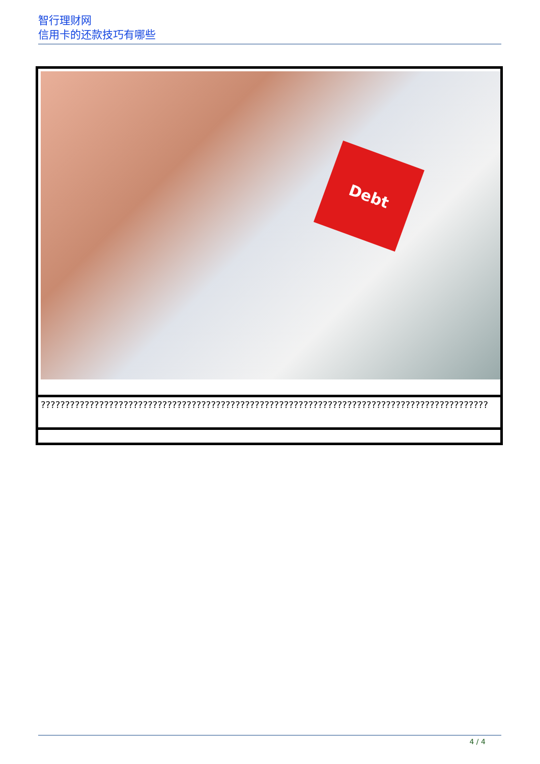智行理财网
信用卡的还款技巧有哪些
| Debt |
| ???????????????????????????????????????????????????????????????????????????????????????????? |
4 / 4